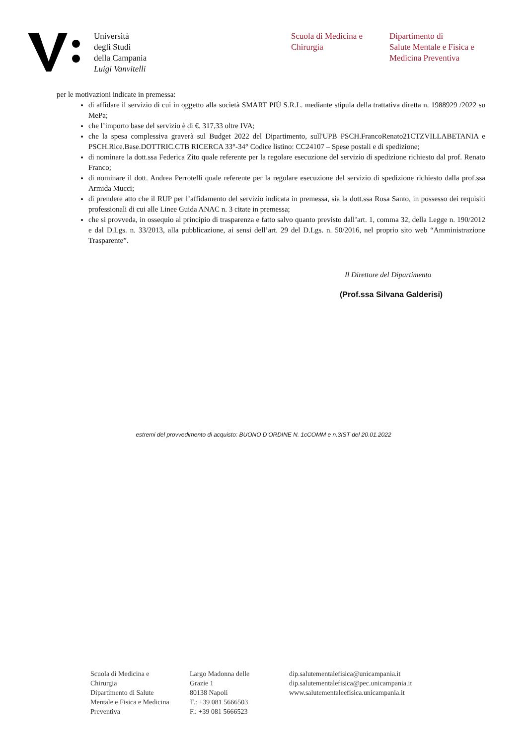Università
degli Studi
della Campania
Luigi Vanvitelli
Scuola di Medicina e
Chirurgia
Dipartimento di
Salute Mentale e Fisica e
Medicina Preventiva
per le motivazioni indicate in premessa:
di affidare il servizio di cui in oggetto alla società SMART PIÙ S.R.L. mediante stipula della trattativa diretta n. 1988929 /2022 su MePa;
che l’importo base del servizio è di €. 317,33 oltre IVA;
che la spesa complessiva graverà sul Budget 2022 del Dipartimento, sull'UPB PSCH.FrancoRenato21CTZVILLABETANIA e PSCH.Rice.Base.DOTTRIC.CTB RICERCA 33°-34° Codice listino: CC24107 – Spese postali e di spedizione;
di nominare la dott.ssa Federica Zito quale referente per la regolare esecuzione del servizio di spedizione richiesto dal prof. Renato Franco;
di nominare il dott. Andrea Perrotelli quale referente per la regolare esecuzione del servizio di spedizione richiesto dalla prof.ssa Armida Mucci;
di prendere atto che il RUP per l’affidamento del servizio indicata in premessa, sia la dott.ssa Rosa Santo, in possesso dei requisiti professionali di cui alle Linee Guida ANAC n. 3 citate in premessa;
che si provveda, in ossequio al principio di trasparenza e fatto salvo quanto previsto dall’art. 1, comma 32, della Legge n. 190/2012 e dal D.Lgs. n. 33/2013, alla pubblicazione, ai sensi dell’art. 29 del D.Lgs. n. 50/2016, nel proprio sito web “Amministrazione Trasparente”.
Il Direttore del Dipartimento
(Prof.ssa Silvana Galderisi)
estremi del provvedimento di acquisto: BUONO D’ORDINE N. 1cCOMM e n.3IST del 20.01.2022
Scuola di Medicina e
Chirurgia
Dipartimento di Salute
Mentale e Fisica e Medicina
Preventiva
Largo Madonna delle
Grazie 1
80138 Napoli
T.: +39 081 5666503
F.: +39 081 5666523
dip.salutementalefisica@unicampania.it
dip.salutementalefisica@pec.unicampania.it
www.salutementaleefisica.unicampania.it